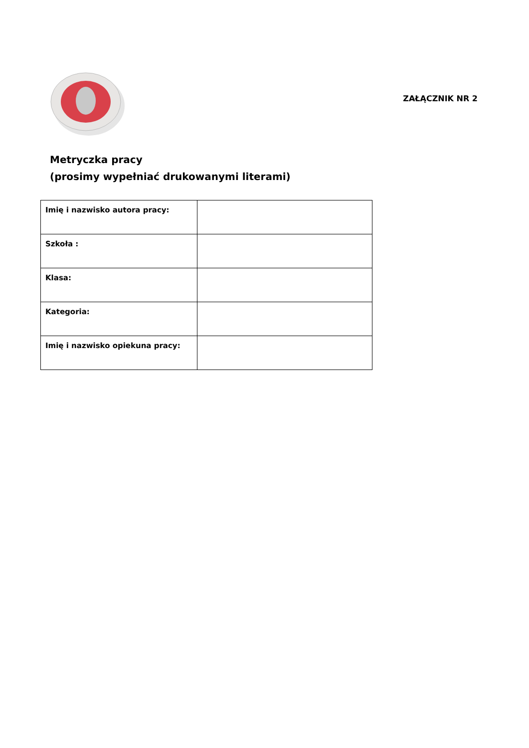ZAŁĄCZNIK NR 2
Metryczka pracy
(prosimy wypełniać drukowanymi literami)
| Imię i nazwisko autora pracy: | |
| Szkoła : | |
| Klasa: | |
| Kategoria: | |
| Imię i nazwisko opiekuna pracy: | |